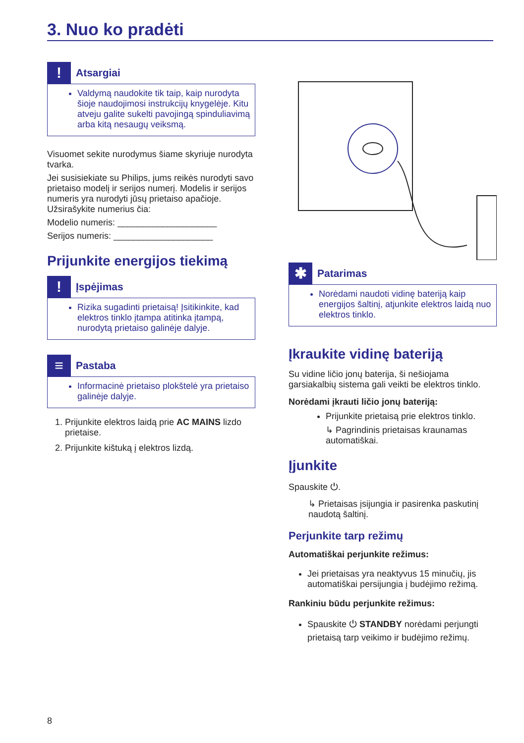3. Nuo ko pradėti
!
Atsargiai
Valdymą naudokite tik taip, kaip nurodyta šioje naudojimosi instrukcijų knygelėje. Kitu atveju galite sukelti pavojingą spinduliavimą arba kitą nesaugų veiksmą.
Visuomet sekite nurodymus šiame skyriuje nurodyta tvarka.
Jei susisiekiate su Philips, jums reikės nurodyti savo prietaiso modelį ir serijos numerį. Modelis ir serijos numeris yra nurodyti jūsų prietaiso apačioje. Užsirašykite numerius čia:
Modelio numeris: ____________________
Serijos numeris: ____________________
Prijunkite energijos tiekimą
!
Įspėjimas
Rizika sugadinti prietaisą! Įsitikinkite, kad elektros tinklo įtampa atitinka įtampą, nurodytą prietaiso galinėje dalyje.
≡
Pastaba
Informacinė prietaiso plokštelė yra prietaiso galinėje dalyje.
1. Prijunkite elektros laidą prie AC MAINS lizdo prietaise.
2. Prijunkite kištuką į elektros lizdą.
✱
Patarimas
Norėdami naudoti vidinę bateriją kaip energijos šaltinį, atjunkite elektros laidą nuo elektros tinklo.
Įkraukite vidinę bateriją
Su vidine ličio jonų baterija, ši nešiojama garsiakalbių sistema gali veikti be elektros tinklo.
Norėdami įkrauti ličio jonų bateriją:
Prijunkite prietaisą prie elektros tinklo.
↳ Pagrindinis prietaisas kraunamas automatiškai.
Įjunkite
Spauskite ⏻.
↳ Prietaisas įsijungia ir pasirenka paskutinį naudotą šaltinį.
Perjunkite tarp režimų
Automatiškai perjunkite režimus:
Jei prietaisas yra neaktyvus 15 minučių, jis automatiškai persijungia į budėjimo režimą.
Rankiniu būdu perjunkite režimus:
Spauskite ⏻ STANDBY norėdami perjungti prietaisą tarp veikimo ir budėjimo režimų.
8